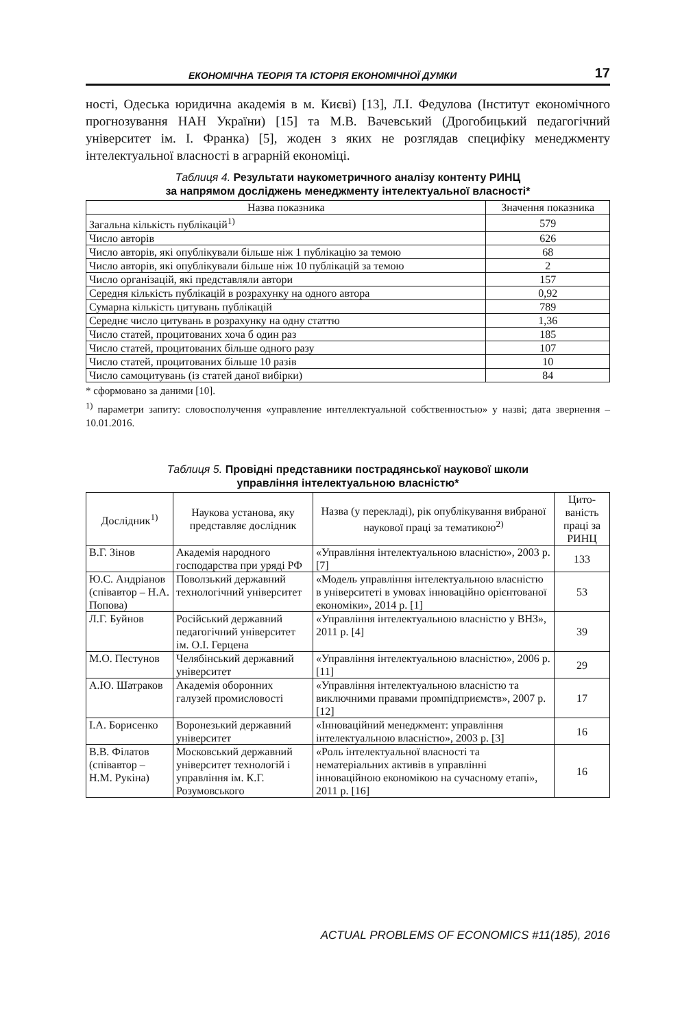ЕКОНОМІЧНА ТЕОРІЯ ТА ІСТОРІЯ ЕКОНОМІЧНОЇ ДУМКИ 17
ності, Одеська юридична академія в м. Києві) [13], Л.І. Федулова (Інститут економічного прогнозування НАН України) [15] та М.В. Вачевський (Дрогобицький педагогічний університет ім. І. Франка) [5], жоден з яких не розглядав специфіку менеджменту інтелектуальної власності в аграрній економіці.
Таблиця 4. Результати наукометричного аналізу контенту РИНЦ
за напрямом досліджень менеджменту інтелектуальної власності*
| Назва показника | Значення показника |
| --- | --- |
| Загальна кількість публікацій<sup>1)</sup> | 579 |
| Число авторів | 626 |
| Число авторів, які опублікували більше ніж 1 публікацію за темою | 68 |
| Число авторів, які опублікували більше ніж 10 публікацій за темою | 2 |
| Число організацій, які представляли автори | 157 |
| Середня кількість публікацій в розрахунку на одного автора | 0,92 |
| Сумарна кількість цитувань публікацій | 789 |
| Середнє число цитувань в розрахунку на одну статтю | 1,36 |
| Число статей, процитованих хоча б один раз | 185 |
| Число статей, процитованих більше одного разу | 107 |
| Число статей, процитованих більше 10 разів | 10 |
| Число самоцитувань (із статей даної вибірки) | 84 |
* сформовано за даними [10].
<sup>1)</sup> параметри запиту: словосполучення «управление интеллектуальной собственностью» у назві; дата звернення – 10.01.2016.
Таблиця 5. Провідні представники пострадянської наукової школи
управління інтелектуальною власністю*
| Дослідник<sup>1)</sup> | Наукова установа, яку представляє дослідник | Назва (у перекладі), рік опублікування вибраної наукової праці за тематикою<sup>2)</sup> | Цито-ваність праці за РИНЦ |
| --- | --- | --- | --- |
| В.Г. Зінов | Академія народного господарства при уряді РФ | «Управління інтелектуальною власністю», 2003 р. [7] | 133 |
| Ю.С. Андріанов (співавтор – Н.А. Попова) | Поволзький державний технологічний університет | «Модель управління інтелектуальною власністю в університеті в умовах інноваційно орієнтованої економіки», 2014 р. [1] | 53 |
| Л.Г. Буйнов | Російський державний педагогічний університет ім. О.І. Герцена | «Управління інтелектуальною власністю у ВНЗ», 2011 р. [4] | 39 |
| М.О. Пестунов | Челябінський державний університет | «Управління інтелектуальною власністю», 2006 р. [11] | 29 |
| А.Ю. Шатраков | Академія оборонних галузей промисловості | «Управління інтелектуальною власністю та виключними правами промпідприємств», 2007 р. [12] | 17 |
| І.А. Борисенко | Воронезький державний університет | «Інноваційний менеджмент: управління інтелектуальною власністю», 2003 р. [3] | 16 |
| В.В. Філатов (співавтор – Н.М. Рукіна) | Московський державний університет технологій і управління ім. К.Г. Розумовського | «Роль інтелектуальної власності та нематеріальних активів в управлінні інноваційною економікою на сучасному етапі», 2011 р. [16] | 16 |
ACTUAL PROBLEMS OF ECONOMICS #11(185), 2016